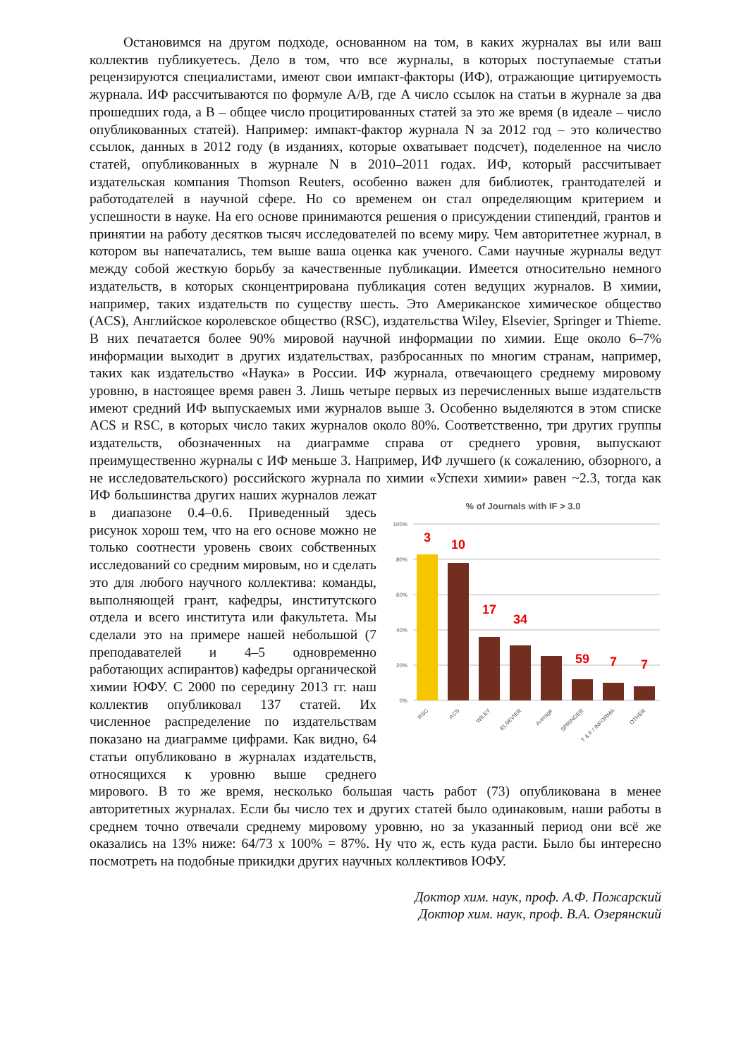Остановимся на другом подходе, основанном на том, в каких журналах вы или ваш коллектив публикуетесь. Дело в том, что все журналы, в которых поступаемые статьи рецензируются специалистами, имеют свои импакт-факторы (ИФ), отражающие цитируемость журнала. ИФ рассчитываются по формуле A/B, где A число ссылок на статьи в журнале за два прошедших года, а B – общее число процитированных статей за это же время (в идеале – число опубликованных статей). Например: импакт-фактор журнала N за 2012 год – это количество ссылок, данных в 2012 году (в изданиях, которые охватывает подсчет), поделенное на число статей, опубликованных в журнале N в 2010–2011 годах. ИФ, который рассчитывает издательская компания Thomson Reuters, особенно важен для библиотек, грантодателей и работодателей в научной сфере. Но со временем он стал определяющим критерием и успешности в науке. На его основе принимаются решения о присуждении стипендий, грантов и принятии на работу десятков тысяч исследователей по всему миру. Чем авторитетнее журнал, в котором вы напечатались, тем выше ваша оценка как ученого. Сами научные журналы ведут между собой жесткую борьбу за качественные публикации. Имеется относительно немного издательств, в которых сконцентрирована публикация сотен ведущих журналов. В химии, например, таких издательств по существу шесть. Это Американское химическое общество (ACS), Английское королевское общество (RSC), издательства Wiley, Elsevier, Springer и Thieme. В них печатается более 90% мировой научной информации по химии. Еще около 6–7% информации выходит в других издательствах, разбросанных по многим странам, например, таких как издательство «Наука» в России. ИФ журнала, отвечающего среднему мировому уровню, в настоящее время равен 3. Лишь четыре первых из перечисленных выше издательств имеют средний ИФ выпускаемых ими журналов выше 3. Особенно выделяются в этом списке ACS и RSC, в которых число таких журналов около 80%. Соответственно, три других группы издательств, обозначенных на диаграмме справа от среднего уровня, выпускают преимущественно журналы с ИФ меньше 3. Например, ИФ лучшего (к сожалению, обзорного, а не исследовательского) российского журнала по химии «Успехи химии» равен ~2.3, тогда как ИФ большинства
% of Journals with IF > 3.0
100%
80%
60%
40%
20%
0%
3
10
17
34
59
7
7
RSC
ACS
WILEY
ELSEVIER
Average
SPRINGER
T & F / INFORMA
OTHER
других наших журналов лежат в диапазоне 0.4–0.6. Приведенный здесь рисунок хорош тем, что на его основе можно не только соотнести уровень своих собственных исследований со средним мировым, но и сделать это для любого научного коллектива: команды, выполняющей грант, кафедры, институтского отдела и всего института или факультета. Мы сделали это на примере нашей небольшой (7 преподавателей и 4–5 одновременно работающих аспирантов) кафедры органической химии ЮФУ. С 2000 по середину 2013 гг. наш коллектив опубликовал 137 статей. Их численное распределение по издательствам показано на диаграмме цифрами. Как видно, 64 статьи опубликовано в журналах издательств, относящихся к уровню выше среднего мирового. В то же время, несколько большая часть работ (73) опубликована в менее авторитетных журналах. Если бы число тех и других статей было одинаковым, наши работы в среднем точно отвечали среднему мировому уровню, но за указанный период они всё же оказались на 13% ниже: 64/73 x 100% = 87%. Ну что ж, есть куда расти. Было бы интересно посмотреть на подобные прикидки других научных коллективов ЮФУ.
Доктор хим. наук, проф. А.Ф. Пожарский
Доктор хим. наук, проф. В.А. Озерянский